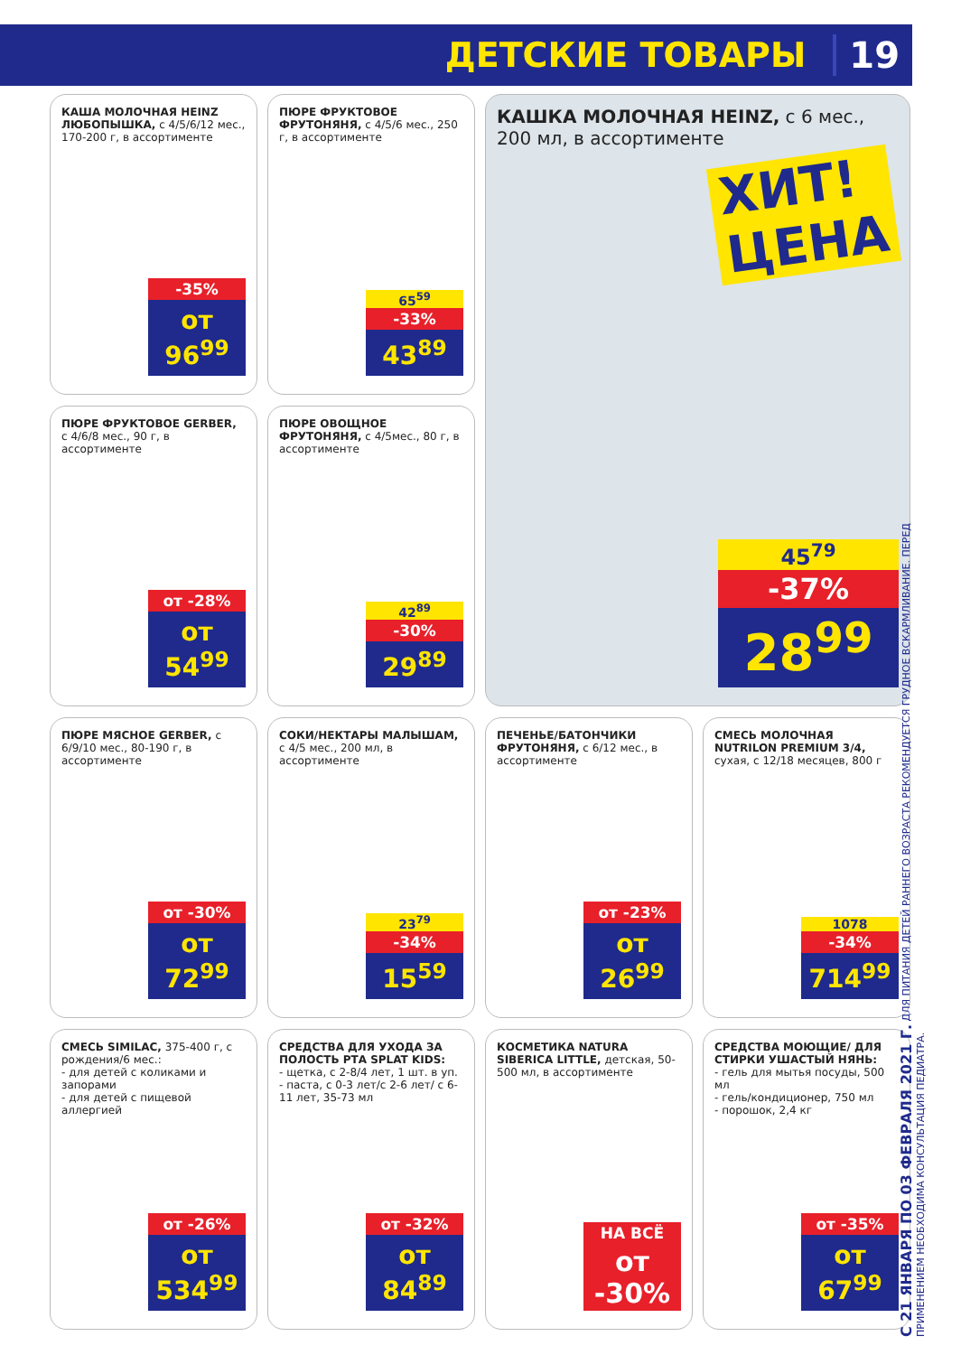ДЕТСКИЕ ТОВАРЫ 19
КАША МОЛОЧНАЯ HEINZ ЛЮБОПЫШКА, с 4/5/6/12 мес., 170-200 г, в ассортименте
-35%
от 96<sup>99</sup>
ПЮРЕ ФРУКТОВОЕ ФРУТОНЯНЯ, с 4/5/6 мес., 250 г, в ассортименте
65<sup>59</sup>
-33%
43<sup>89</sup>
КАШКА МОЛОЧНАЯ HEINZ, с 6 мес., 200 мл, в ассортименте
ХИТ!
ЦЕНА
45<sup>79</sup>
-37%
28<sup>99</sup>
ПЮРЕ ФРУКТОВОЕ GERBER, с 4/6/8 мес., 90 г, в ассортименте
от -28%
от 54<sup>99</sup>
ПЮРЕ ОВОЩНОЕ ФРУТОНЯНЯ, с 4/5мес., 80 г, в ассортименте
42<sup>89</sup>
-30%
29<sup>89</sup>
ПЮРЕ МЯСНОЕ GERBER, с 6/9/10 мес., 80-190 г, в ассортименте
от -30%
от 72<sup>99</sup>
СОКИ/НЕКТАРЫ МАЛЫШАМ, с 4/5 мес., 200 мл, в ассортименте
23<sup>79</sup>
-34%
15<sup>59</sup>
ПЕЧЕНЬЕ/БАТОНЧИКИ ФРУТОНЯНЯ, с 6/12 мес., в ассортименте
от -23%
от 26<sup>99</sup>
СМЕСЬ МОЛОЧНАЯ NUTRILON PREMIUM 3/4, сухая, с 12/18 месяцев, 800 г
1078
-34%
714<sup>99</sup>
СМЕСЬ SIMILAC, 375-400 г, с рождения/6 мес.:
- для детей с коликами и запорами
- для детей с пищевой аллергией
от -26%
от 534<sup>99</sup>
СРЕДСТВА ДЛЯ УХОДА ЗА ПОЛОСТЬ РТА SPLAT KIDS:
- щетка, с 2-8/4 лет, 1 шт. в уп.
- паста, с 0-3 лет/с 2-6 лет/ с 6-11 лет, 35-73 мл
от -32%
от 84<sup>89</sup>
КОСМЕТИКА NATURA SIBERICA LITTLE, детская, 50-500 мл, в ассортименте
НА ВСЁ
от -30%
СРЕДСТВА МОЮЩИЕ/ ДЛЯ СТИРКИ УШАСТЫЙ НЯНЬ:
- гель для мытья посуды, 500 мл
- гель/кондиционер, 750 мл
- порошок, 2,4 кг
от -35%
от 67<sup>99</sup>
С 21 ЯНВАРЯ ПО 03 ФЕВРАЛЯ 2021 Г. ДЛЯ ПИТАНИЯ ДЕТЕЙ РАННЕГО ВОЗРАСТА РЕКОМЕНДУЕТСЯ ГРУДНОЕ ВСКАРМЛИВАНИЕ. ПЕРЕД ПРИМЕНЕНИЕМ НЕОБХОДИМА КОНСУЛЬТАЦИЯ ПЕДИАТРА.